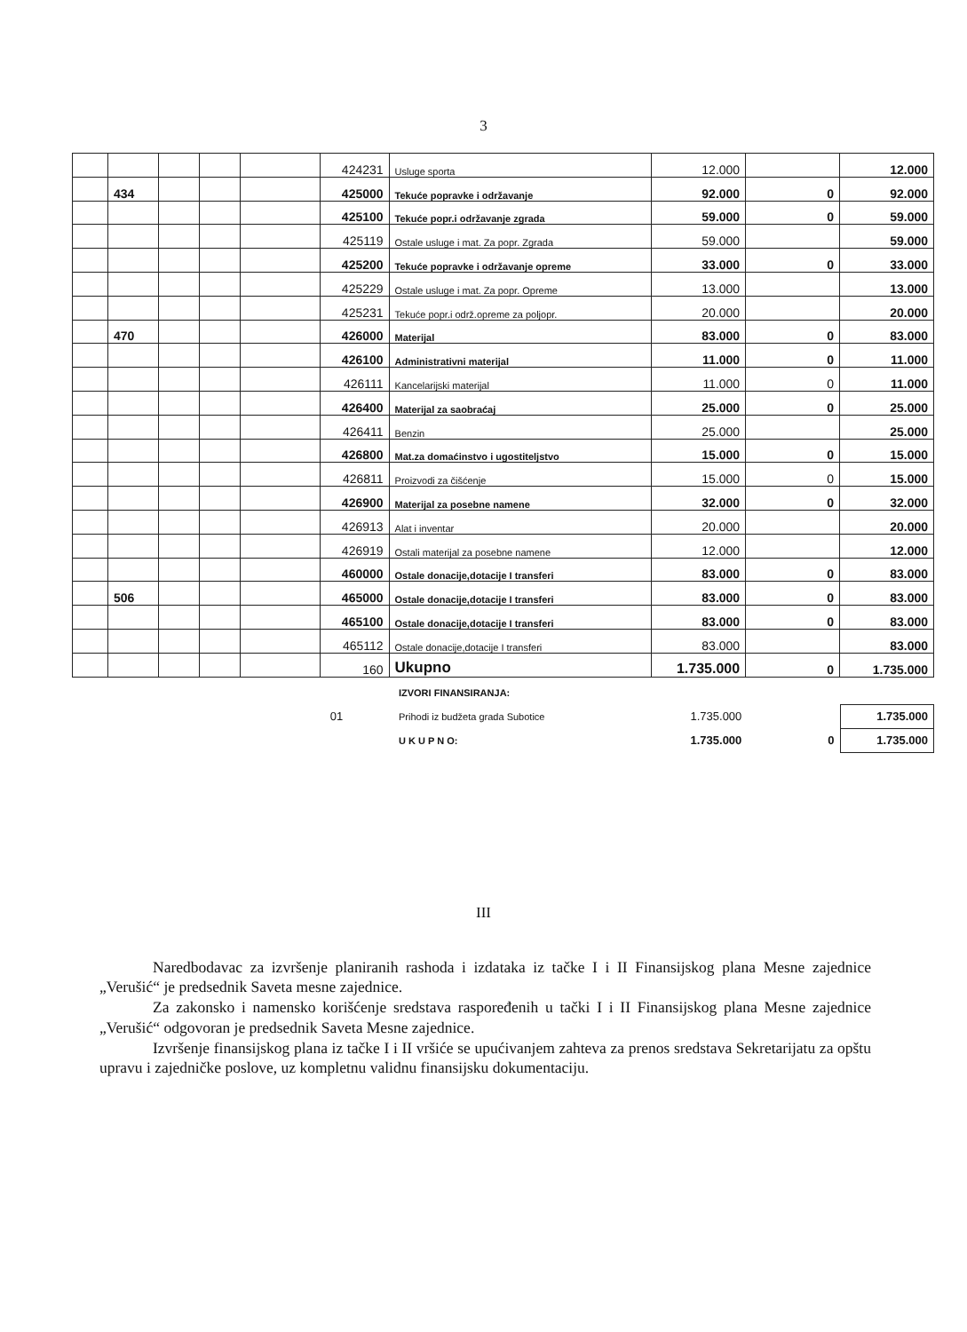3
| | | | | | 424231 | Usluge sporta | 12.000 | | 12.000 |
| | 434 | | | | 425000 | Tekuće popravke i održavanje | 92.000 | 0 | 92.000 |
| | | | | | 425100 | Tekuće popr.i održavanje zgrada | 59.000 | 0 | 59.000 |
| | | | | | 425119 | Ostale usluge i mat. Za popr. Zgrada | 59.000 | | 59.000 |
| | | | | | 425200 | Tekuće popravke i održavanje opreme | 33.000 | 0 | 33.000 |
| | | | | | 425229 | Ostale usluge i mat. Za popr. Opreme | 13.000 | | 13.000 |
| | | | | | 425231 | Tekuće popr.i održ.opreme za poljopr. | 20.000 | | 20.000 |
| | 470 | | | | 426000 | Materijal | 83.000 | 0 | 83.000 |
| | | | | | 426100 | Administrativni materijal | 11.000 | 0 | 11.000 |
| | | | | | 426111 | Kancelarijski materijal | 11.000 | 0 | 11.000 |
| | | | | | 426400 | Materijal za saobraćaj | 25.000 | 0 | 25.000 |
| | | | | | 426411 | Benzin | 25.000 | | 25.000 |
| | | | | | 426800 | Mat.za domaćinstvo i ugostiteljstvo | 15.000 | 0 | 15.000 |
| | | | | | 426811 | Proizvodi za čišćenje | 15.000 | 0 | 15.000 |
| | | | | | 426900 | Materijal za posebne namene | 32.000 | 0 | 32.000 |
| | | | | | 426913 | Alat i inventar | 20.000 | | 20.000 |
| | | | | | 426919 | Ostali materijal za posebne namene | 12.000 | | 12.000 |
| | | | | | 460000 | Ostale donacije,dotacije I transferi | 83.000 | 0 | 83.000 |
| | 506 | | | | 465000 | Ostale donacije,dotacije I transferi | 83.000 | 0 | 83.000 |
| | | | | | 465100 | Ostale donacije,dotacije I transferi | 83.000 | 0 | 83.000 |
| | | | | | 465112 | Ostale donacije,dotacije I transferi | 83.000 | | 83.000 |
| | | | | | 160 | Ukupno | 1.735.000 | 0 | 1.735.000 |
| | | IZVORI FINANSIRANJA: | | | |
| | 01 | Prihodi iz budžeta grada Subotice | 1.735.000 | | 1.735.000 |
| | | U K U P N O: | 1.735.000 | 0 | 1.735.000 |
III
Naredbodavac za izvršenje planiranih rashoda i izdataka iz tačke I i II Finansijskog plana Mesne zajednice „Verušić“ je predsednik Saveta mesne zajednice.
Za zakonsko i namensko korišćenje sredstava raspoređenih u tački I i II Finansijskog plana Mesne zajednice „Verušić“ odgovoran je predsednik Saveta Mesne zajednice.
Izvršenje finansijskog plana iz tačke I i II vršiće se upućivanjem zahteva za prenos sredstava Sekretarijatu za opštu upravu i zajedničke poslove, uz kompletnu validnu finansijsku dokumentaciju.